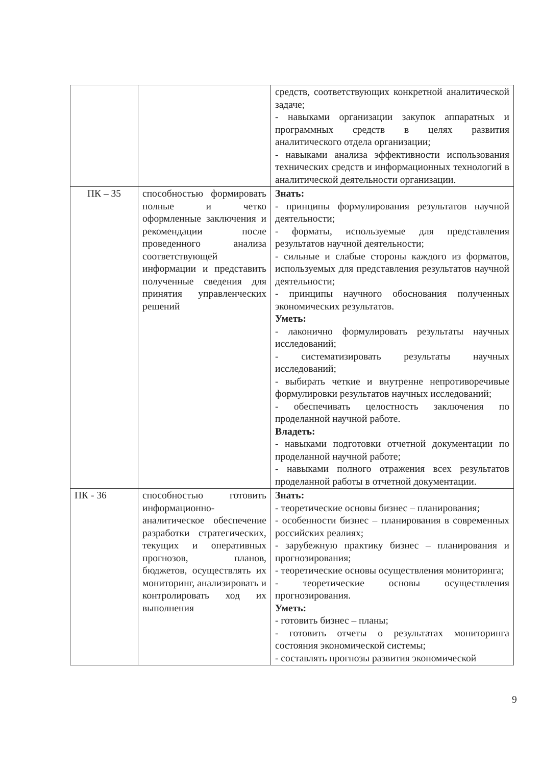| | | средств, соответствующих конкретной аналитической задаче; - навыками организации закупок аппаратных и программных средств в целях развития аналитического отдела организации; - навыками анализа эффективности использования технических средств и информационных технологий в аналитической деятельности организации. |
| ПК – 35 | способностью формировать полные и четко оформленные заключения и рекомендации после проведенного анализа соответствующей информации и представить полученные сведения для принятия управленческих решений | Знать: - принципы формулирования результатов научной деятельности; - форматы, используемые для представления результатов научной деятельности; - сильные и слабые стороны каждого из форматов, используемых для представления результатов научной деятельности; - принципы научного обоснования полученных экономических результатов. Уметь: - лаконично формулировать результаты научных исследований; - систематизировать результаты научных исследований; - выбирать четкие и внутренне непротиворечивые формулировки результатов научных исследований; - обеспечивать целостность заключения по проделанной научной работе. Владеть: - навыками подготовки отчетной документации по проделанной научной работе; - навыками полного отражения всех результатов проделанной работы в отчетной документации. |
| ПК - 36 | способностью готовить информационно-аналитическое обеспечение разработки стратегических, текущих и оперативных прогнозов, планов, бюджетов, осуществлять их мониторинг, анализировать и контролировать ход их выполнения | Знать: - теоретические основы бизнес – планирования; - особенности бизнес – планирования в современных российских реалиях; - зарубежную практику бизнес – планирования и прогнозирования; - теоретические основы осуществления мониторинга; - теоретические основы осуществления прогнозирования. Уметь: - готовить бизнес – планы; - готовить отчеты о результатах мониторинга состояния экономической системы; - составлять прогнозы развития экономической |
9